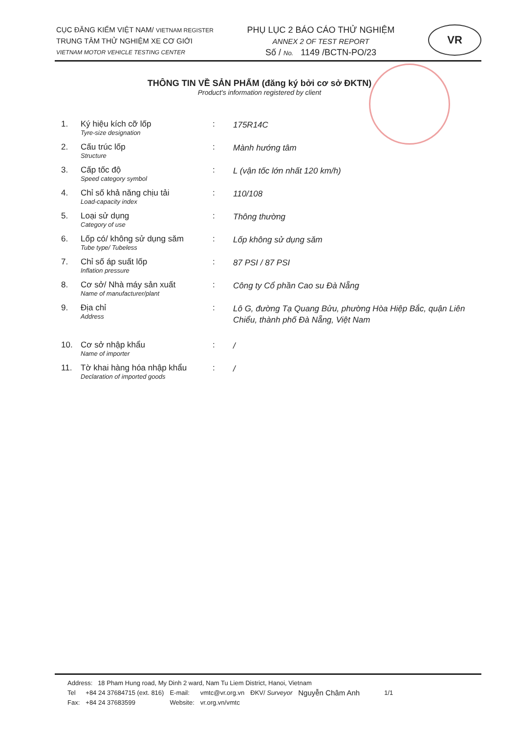CỤC ĐĂNG KIỂM VIỆT NAM/ VIETNAM REGISTER
TRUNG TÂM THỬ NGHIỆM XE CƠ GIỚI
VIETNAM MOTOR VEHICLE TESTING CENTER
PHỤ LỤC 2 BÁO CÁO THỬ NGHIỆM
ANNEX 2 OF TEST REPORT
Số / No. 1149 /BCTN-PO/23
VR
THÔNG TIN VỀ SẢN PHẨM (đăng ký bởi cơ sở ĐKTN)
Product's information registered by client
1. Ký hiệu kích cỡ lốp
Tyre-size designation
:
175R14C
2. Cấu trúc lốp
Structure
:
Mành hướng tâm
3. Cấp tốc độ
Speed category symbol
:
L (vận tốc lớn nhất 120 km/h)
4. Chỉ số khả năng chịu tải
Load-capacity index
:
110/108
5. Loại sử dụng
Category of use
:
Thông thường
6. Lốp có/ không sử dụng săm
Tube type/ Tubeless
:
Lốp không sử dụng săm
7. Chỉ số áp suất lốp
Inflation pressure
:
87 PSI / 87 PSI
8. Cơ sở/ Nhà máy sản xuất
Name of manufacturer/plant
:
Công ty Cổ phần Cao su Đà Nẵng
9. Địa chỉ
Address
:
Lô G, đường Tạ Quang Bửu, phường Hòa Hiệp Bắc, quận Liên Chiểu, thành phố Đà Nẵng, Việt Nam
10. Cơ sở nhập khẩu
Name of importer
:
/
11. Tờ khai hàng hóa nhập khẩu
Declaration of imported goods
:
/
Address: 18 Pham Hung road, My Dinh 2 ward, Nam Tu Liem District, Hanoi, Vietnam
| Tel | +84 24 37684715 (ext. 816) | E-mail: | vmtc@vr.org.vn | ĐKV/ Surveyor | Nguyễn Châm Anh | 1/1 |
| Fax: | +84 24 37683599 | Website: | vr.org.vn/vmtc | | | |